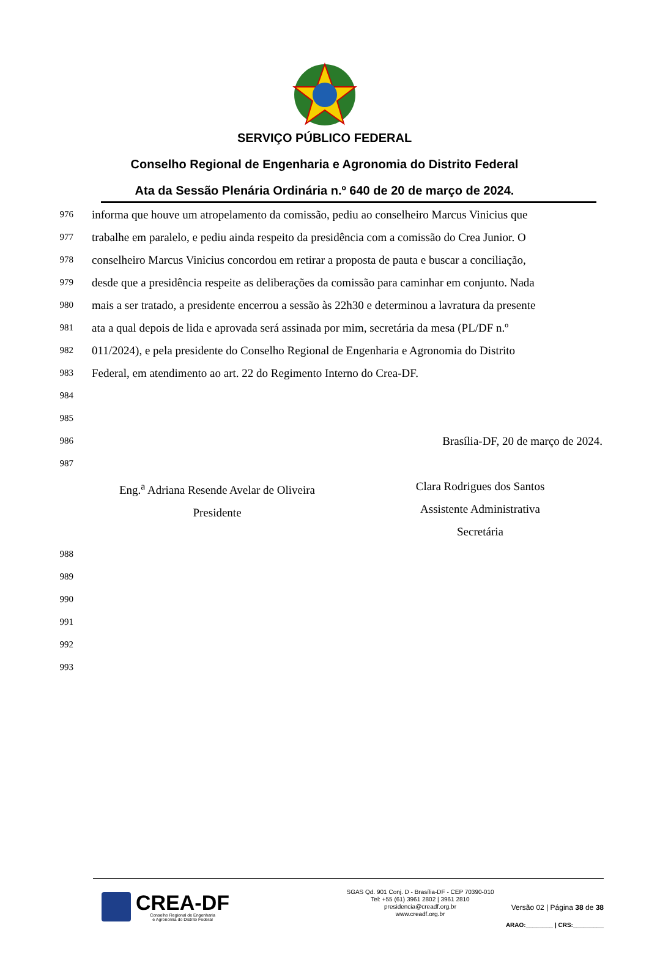SERVIÇO PÚBLICO FEDERAL
Conselho Regional de Engenharia e Agronomia do Distrito Federal
Ata da Sessão Plenária Ordinária n.º 640 de 20 de março de 2024.
976 informa que houve um atropelamento da comissão, pediu ao conselheiro Marcus Vinicius que
977 trabalhe em paralelo, e pediu ainda respeito da presidência com a comissão do Crea Junior. O
978 conselheiro Marcus Vinicius concordou em retirar a proposta de pauta e buscar a conciliação,
979 desde que a presidência respeite as deliberações da comissão para caminhar em conjunto. Nada
980 mais a ser tratado, a presidente encerrou a sessão às 22h30 e determinou a lavratura da presente
981 ata a qual depois de lida e aprovada será assinada por mim, secretária da mesa (PL/DF n.º
982 011/2024), e pela presidente do Conselho Regional de Engenharia e Agronomia do Distrito
983 Federal, em atendimento ao art. 22 do Regimento Interno do Crea-DF.
984
985
986 Brasília-DF, 20 de março de 2024.
987
Eng.<sup>a</sup> Adriana Resende Avelar de Oliveira
Presidente
Clara Rodrigues dos Santos
Assistente Administrativa
Secretária
988
989
990
991
992
993
CREA-DF
Conselho Regional de Engenharia
e Agronomia do Distrito Federal
SGAS Qd. 901 Conj. D - Brasília-DF - CEP 70390-010
Tel: +55 (61) 3961 2802 | 3961 2810
presidencia@creadf.org.br
www.creadf.org.br
Versão 02 | Página 38 de 38
ARAO:________ | CRS:_________